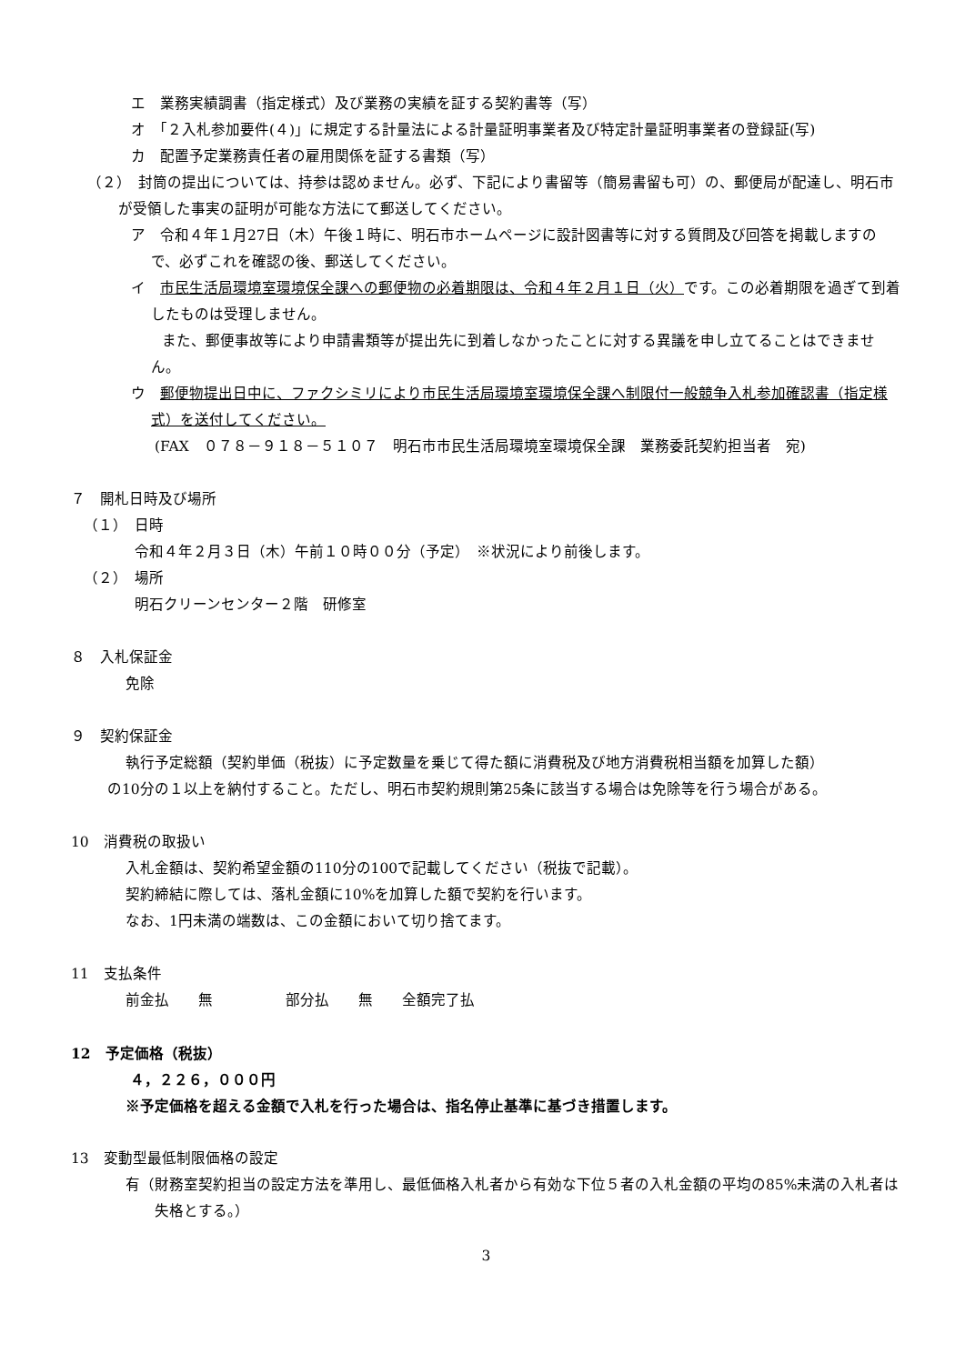エ　業務実績調書（指定様式）及び業務の実績を証する契約書等（写）
オ　「２入札参加要件(４)」に規定する計量法による計量証明事業者及び特定計量証明事業者の登録証(写)
カ　配置予定業務責任者の雇用関係を証する書類（写）
（２）　封筒の提出については、持参は認めません。必ず、下記により書留等（簡易書留も可）の、郵便局が配達し、明石市が受領した事実の証明が可能な方法にて郵送してください。
ア　令和４年１月27日（木）午後１時に、明石市ホームページに設計図書等に対する質問及び回答を掲載しますので、必ずこれを確認の後、郵送してください。
イ　市民生活局環境室環境保全課への郵便物の必着期限は、令和４年２月１日（火）です。この必着期限を過ぎて到着したものは受理しません。
　また、郵便事故等により申請書類等が提出先に到着しなかったことに対する異議を申し立てることはできません。
ウ　郵便物提出日中に、ファクシミリにより市民生活局環境室環境保全課へ制限付一般競争入札参加確認書（指定様式）を送付してください。
(FAX　０７８－９１８－５１０７　明石市市民生活局環境室環境保全課　業務委託契約担当者　宛)
７　開札日時及び場所
（１）　日時
令和４年２月３日（木）午前１０時００分（予定）　※状況により前後します。
（２）　場所
明石クリーンセンター２階　研修室
８　入札保証金
免除
９　契約保証金
執行予定総額（契約単価（税抜）に予定数量を乗じて得た額に消費税及び地方消費税相当額を加算した額）
の10分の１以上を納付すること。ただし、明石市契約規則第25条に該当する場合は免除等を行う場合がある。
10　消費税の取扱い
入札金額は、契約希望金額の110分の100で記載してください（税抜で記載）。
契約締結に際しては、落札金額に10%を加算した額で契約を行います。
なお、1円未満の端数は、この金額において切り捨てます。
11　支払条件
前金払　　無　　　　　部分払　　無　　全額完了払
12　予定価格（税抜）
４，２２６，０００円
※予定価格を超える金額で入札を行った場合は、指名停止基準に基づき措置します。
13　変動型最低制限価格の設定
有（財務室契約担当の設定方法を準用し、最低価格入札者から有効な下位５者の入札金額の平均の85%未満の入札者は失格とする。）
3